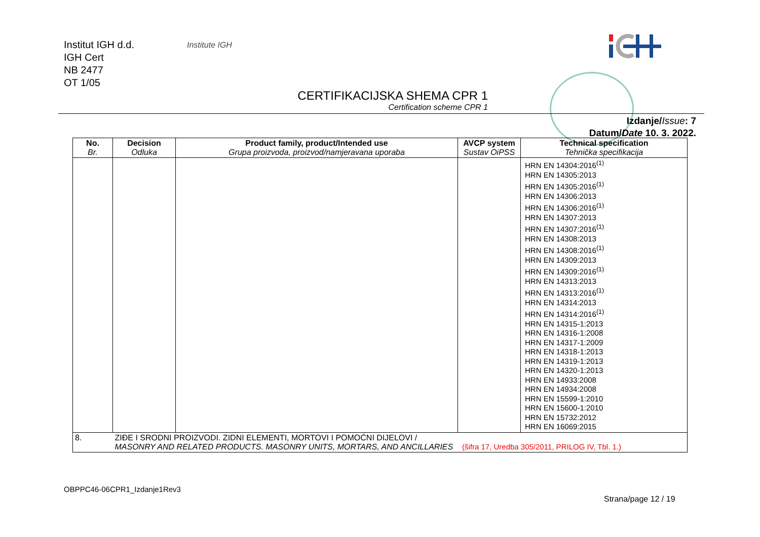Institut IGH d.d.
IGH Cert
NB 2477
OT 1/05
Institute IGH
CERTIFIKACIJSKA SHEMA CPR 1
Certification scheme CPR 1
Izdanje/Issue: 7
Datum/Date 10. 3. 2022.
| No. Br. | Decision Odluka | Product family, product/Intended use Grupa proizvoda, proizvod/namjeravana uporaba | AVCP system Sustav OiPSS | Technical specification Tehnička specifikacija |
| --- | --- | --- | --- | --- |
| | | | | HRN EN 14304:2016<sup>(1)</sup> HRN EN 14305:2013 HRN EN 14305:2016<sup>(1)</sup> HRN EN 14306:2013 HRN EN 14306:2016<sup>(1)</sup> HRN EN 14307:2013 HRN EN 14307:2016<sup>(1)</sup> HRN EN 14308:2013 HRN EN 14308:2016<sup>(1)</sup> HRN EN 14309:2013 HRN EN 14309:2016<sup>(1)</sup> HRN EN 14313:2013 HRN EN 14313:2016<sup>(1)</sup> HRN EN 14314:2013 HRN EN 14314:2016<sup>(1)</sup> HRN EN 14315-1:2013 HRN EN 14316-1:2008 HRN EN 14317-1:2009 HRN EN 14318-1:2013 HRN EN 14319-1:2013 HRN EN 14320-1:2013 HRN EN 14933:2008 HRN EN 14934:2008 HRN EN 15599-1:2010 HRN EN 15600-1:2010 HRN EN 15732:2012 HRN EN 16069:2015 |
| 8. | ZIĐE I SRODNI PROIZVODI. ZIDNI ELEMENTI, MORTOVI I POMOĆNI DIJELOVI / MASONRY AND RELATED PRODUCTS. MASONRY UNITS, MORTARS, AND ANCILLARIES (šifra 17, Uredba 305/2011, PRILOG IV, Tbl. 1.) | | | |
OBPPC46-06CPR1_Izdanje1Rev3
Strana/page 12 / 19